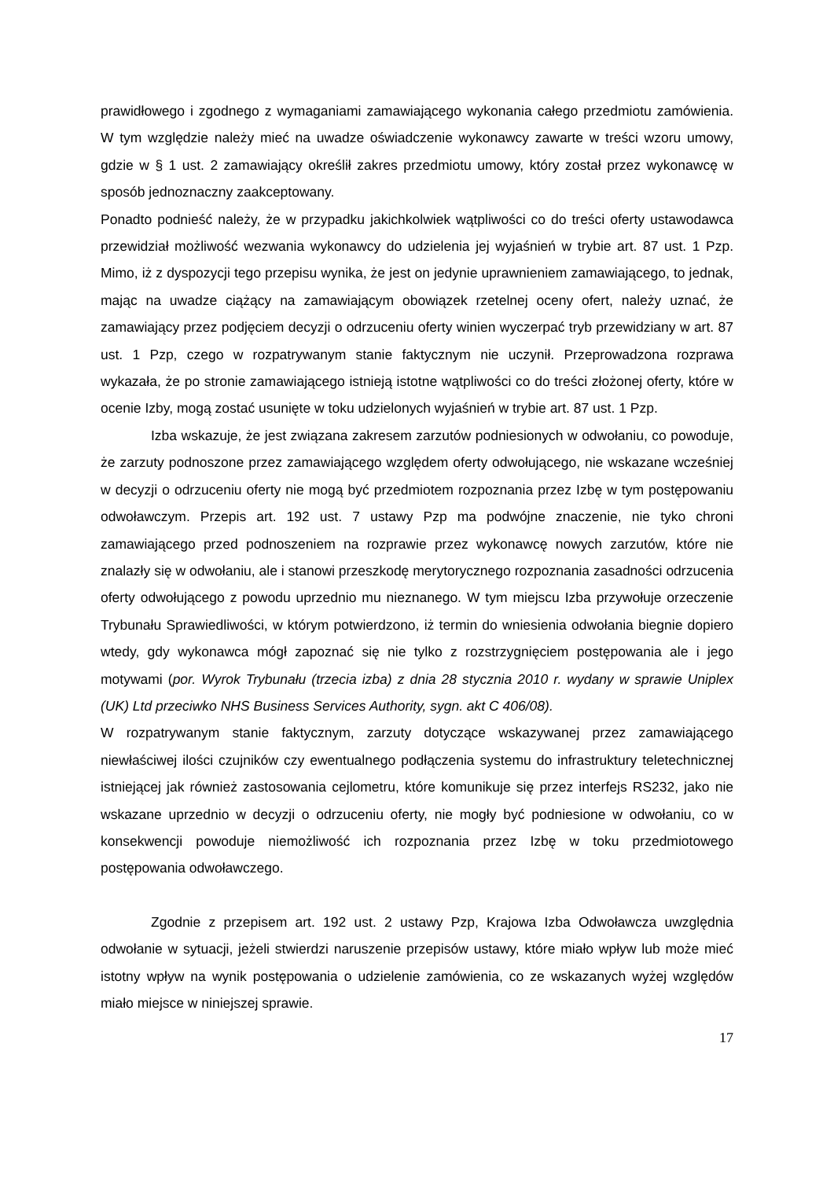prawidłowego i zgodnego z wymaganiami zamawiającego wykonania całego przedmiotu zamówienia. W tym względzie należy mieć na uwadze oświadczenie wykonawcy zawarte w treści wzoru umowy, gdzie w § 1 ust. 2 zamawiający określił zakres przedmiotu umowy, który został przez wykonawcę w sposób jednoznaczny zaakceptowany.
Ponadto podnieść należy, że w przypadku jakichkolwiek wątpliwości co do treści oferty ustawodawca przewidział możliwość wezwania wykonawcy do udzielenia jej wyjaśnień w trybie art. 87 ust. 1 Pzp. Mimo, iż z dyspozycji tego przepisu wynika, że jest on jedynie uprawnieniem zamawiającego, to jednak, mając na uwadze ciążący na zamawiającym obowiązek rzetelnej oceny ofert, należy uznać, że zamawiający przez podjęciem decyzji o odrzuceniu oferty winien wyczerpać tryb przewidziany w art. 87 ust. 1 Pzp, czego w rozpatrywanym stanie faktycznym nie uczynił. Przeprowadzona rozprawa wykazała, że po stronie zamawiającego istnieją istotne wątpliwości co do treści złożonej oferty, które w ocenie Izby, mogą zostać usunięte w toku udzielonych wyjaśnień w trybie art. 87 ust. 1 Pzp.
Izba wskazuje, że jest związana zakresem zarzutów podniesionych w odwołaniu, co powoduje, że zarzuty podnoszone przez zamawiającego względem oferty odwołującego, nie wskazane wcześniej w decyzji o odrzuceniu oferty nie mogą być przedmiotem rozpoznania przez Izbę w tym postępowaniu odwoławczym. Przepis art. 192 ust. 7 ustawy Pzp ma podwójne znaczenie, nie tyko chroni zamawiającego przed podnoszeniem na rozprawie przez wykonawcę nowych zarzutów, które nie znalazły się w odwołaniu, ale i stanowi przeszkodę merytorycznego rozpoznania zasadności odrzucenia oferty odwołującego z powodu uprzednio mu nieznanego. W tym miejscu Izba przywołuje orzeczenie Trybunału Sprawiedliwości, w którym potwierdzono, iż termin do wniesienia odwołania biegnie dopiero wtedy, gdy wykonawca mógł zapoznać się nie tylko z rozstrzygnięciem postępowania ale i jego motywami (por. Wyrok Trybunału (trzecia izba) z dnia 28 stycznia 2010 r. wydany w sprawie Uniplex (UK) Ltd przeciwko NHS Business Services Authority, sygn. akt C 406/08).
W rozpatrywanym stanie faktycznym, zarzuty dotyczące wskazywanej przez zamawiającego niewłaściwej ilości czujników czy ewentualnego podłączenia systemu do infrastruktury teletechnicznej istniejącej jak również zastosowania cejlometru, które komunikuje się przez interfejs RS232, jako nie wskazane uprzednio w decyzji o odrzuceniu oferty, nie mogły być podniesione w odwołaniu, co w konsekwencji powoduje niemożliwość ich rozpoznania przez Izbę w toku przedmiotowego postępowania odwoławczego.
Zgodnie z przepisem art. 192 ust. 2 ustawy Pzp, Krajowa Izba Odwoławcza uwzględnia odwołanie w sytuacji, jeżeli stwierdzi naruszenie przepisów ustawy, które miało wpływ lub może mieć istotny wpływ na wynik postępowania o udzielenie zamówienia, co ze wskazanych wyżej względów miało miejsce w niniejszej sprawie.
17